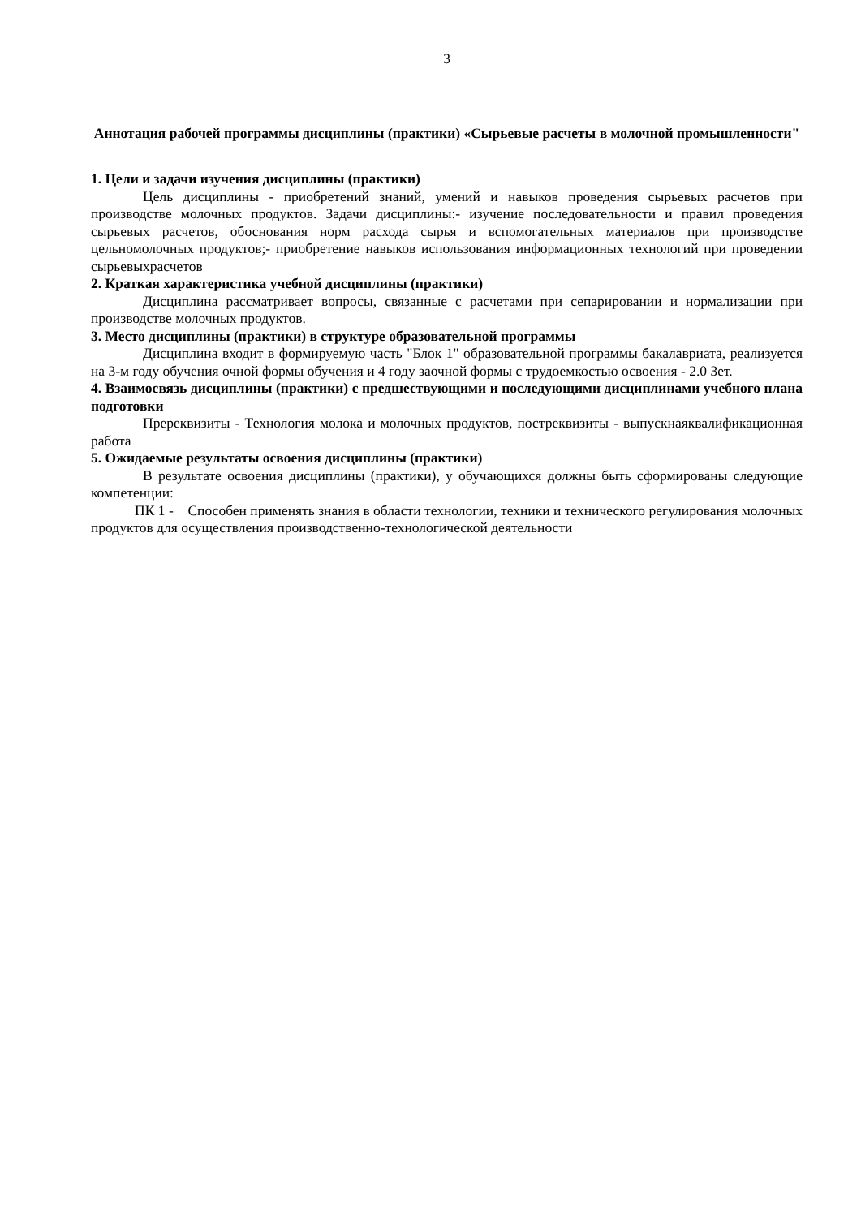3
Аннотация рабочей программы дисциплины (практики) «Сырьевые расчеты в молочной промышленности"
1. Цели и задачи изучения дисциплины (практики)
Цель дисциплины - приобретений знаний, умений и навыков проведения сырьевых расчетов при производстве молочных продуктов. Задачи дисциплины:- изучение последовательности и правил проведения сырьевых расчетов, обоснования норм расхода сырья и вспомогательных материалов при производстве цельномолочных продуктов;- приобретение навыков использования информационных технологий при проведении сырьевыхрасчетов
2. Краткая характеристика учебной дисциплины (практики)
Дисциплина рассматривает вопросы, связанные с расчетами при сепарировании и нормализации при производстве молочных продуктов.
3. Место дисциплины (практики) в структуре образовательной программы
Дисциплина входит в формируемую часть "Блок 1" образовательной программы бакалавриата, реализуется на 3-м году обучения очной формы обучения и 4 году заочной формы с трудоемкостью освоения - 2.0 Зет.
4. Взаимосвязь дисциплины (практики) с предшествующими и последующими дисциплинами учебного плана подготовки
Пререквизиты - Технология молока и молочных продуктов, постреквизиты - выпускнаяквалификационная работа
5. Ожидаемые результаты освоения дисциплины (практики)
В результате освоения дисциплины (практики), у обучающихся должны быть сформированы следующие компетенции:
ПК 1 - Способен применять знания в области технологии, техники и технического регулирования молочных продуктов для осуществления производственно-технологической деятельности